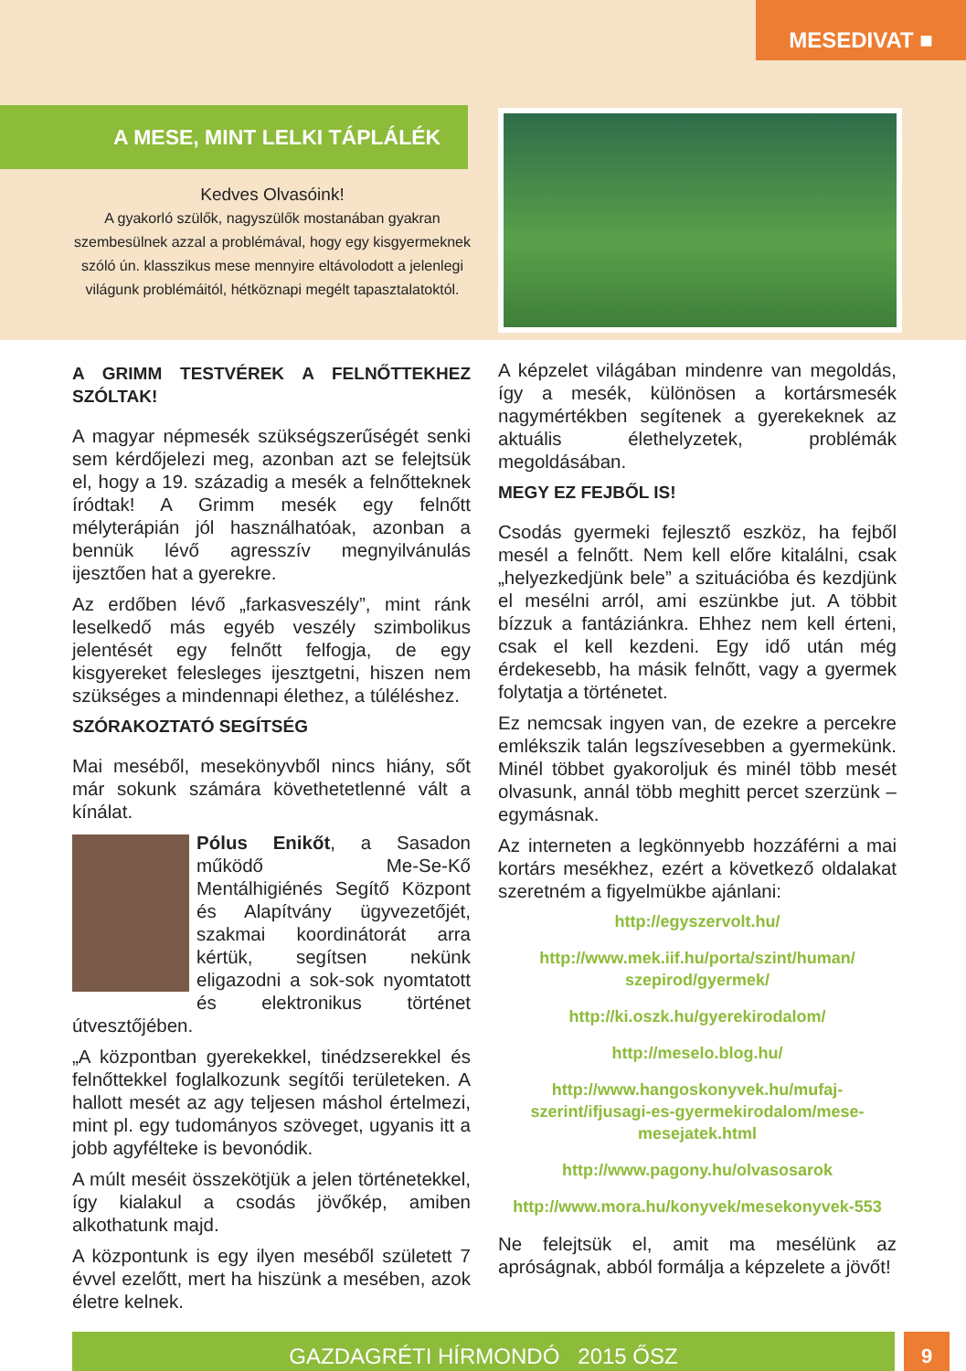MESEDIVAT ■
A MESE, MINT LELKI TÁPLÁLÉK
Kedves Olvasóink!
A gyakorló szülők, nagyszülők mostanában gyakran szembesülnek azzal a problémával, hogy egy kisgyermeknek szóló ún. klasszikus mese mennyire eltávolodott a jelenlegi világunk problémáitól, hétköznapi megélt tapasztalatoktól.
A GRIMM TESTVÉREK A FELNŐTTEKHEZ SZÓLTAK!
A magyar népmesék szükségszerűségét senki sem kérdőjelezi meg, azonban azt se felejtsük el, hogy a 19. századig a mesék a felnőtteknek íródtak! A Grimm mesék egy felnőtt mélyterápián jól használhatóak, azonban a bennük lévő agresszív megnyilvánulás ijesztően hat a gyerekre.
Az erdőben lévő „farkasveszély”, mint ránk leselkedő más egyéb veszély szimbolikus jelentését egy felnőtt felfogja, de egy kisgyereket felesleges ijesztgetni, hiszen nem szükséges a mindennapi élethez, a túléléshez.
SZÓRAKOZTATÓ SEGÍTSÉG
Mai meséből, mesekönyvből nincs hiány, sőt már sokunk számára követhetetlenné vált a kínálat.
Pólus Enikőt, a Sasadon működő Me-Se-Kő Mentálhigiénés Segítő Központ és Alapítvány ügyvezetőjét, szakmai koordinátorát arra kértük, segítsen nekünk eligazodni a sok-sok nyomtatott és elektronikus történet útvesztőjében.
„A központban gyerekekkel, tinédzserekkel és felnőttekkel foglalkozunk segítői területeken. A hallott mesét az agy teljesen máshol értelmezi, mint pl. egy tudományos szöveget, ugyanis itt a jobb agyfélteke is bevonódik.
A múlt meséit összekötjük a jelen történetekkel, így kialakul a csodás jövőkép, amiben alkothatunk majd.
A központunk is egy ilyen meséből született 7 évvel ezelőtt, mert ha hiszünk a mesében, azok életre kelnek.
A képzelet világában mindenre van megoldás, így a mesék, különösen a kortársmesék nagymértékben segítenek a gyerekeknek az aktuális élethelyzetek, problémák megoldásában.
MEGY EZ FEJBŐL IS!
Csodás gyermeki fejlesztő eszköz, ha fejből mesél a felnőtt. Nem kell előre kitalálni, csak „helyezkedjünk bele” a szituációba és kezdjünk el mesélni arról, ami eszünkbe jut. A többit bízzuk a fantáziánkra. Ehhez nem kell érteni, csak el kell kezdeni. Egy idő után még érdekesebb, ha másik felnőtt, vagy a gyermek folytatja a történetet.
Ez nemcsak ingyen van, de ezekre a percekre emlékszik talán legszívesebben a gyermekünk. Minél többet gyakoroljuk és minél több mesét olvasunk, annál több meghitt percet szerzünk – egymásnak.
Az interneten a legkönnyebb hozzáférni a mai kortárs mesékhez, ezért a következő oldalakat szeretném a figyelmükbe ajánlani:
http://egyszervolt.hu/
http://www.mek.iif.hu/porta/szint/human/ szepirod/gyermek/
http://ki.oszk.hu/gyerekirodalom/
http://meselo.blog.hu/
http://www.hangoskonyvek.hu/mufaj-szerint/ifjusagi-es-gyermekirodalom/mese-mesejatek.html
http://www.pagony.hu/olvasosarok
http://www.mora.hu/konyvek/mesekonyvek-553
Ne felejtsük el, amit ma mesélünk az apróságnak, abból formálja a képzelete a jövőt!
GAZDAGRÉTI HÍRMONDÓ 2015 ŐSZ 9